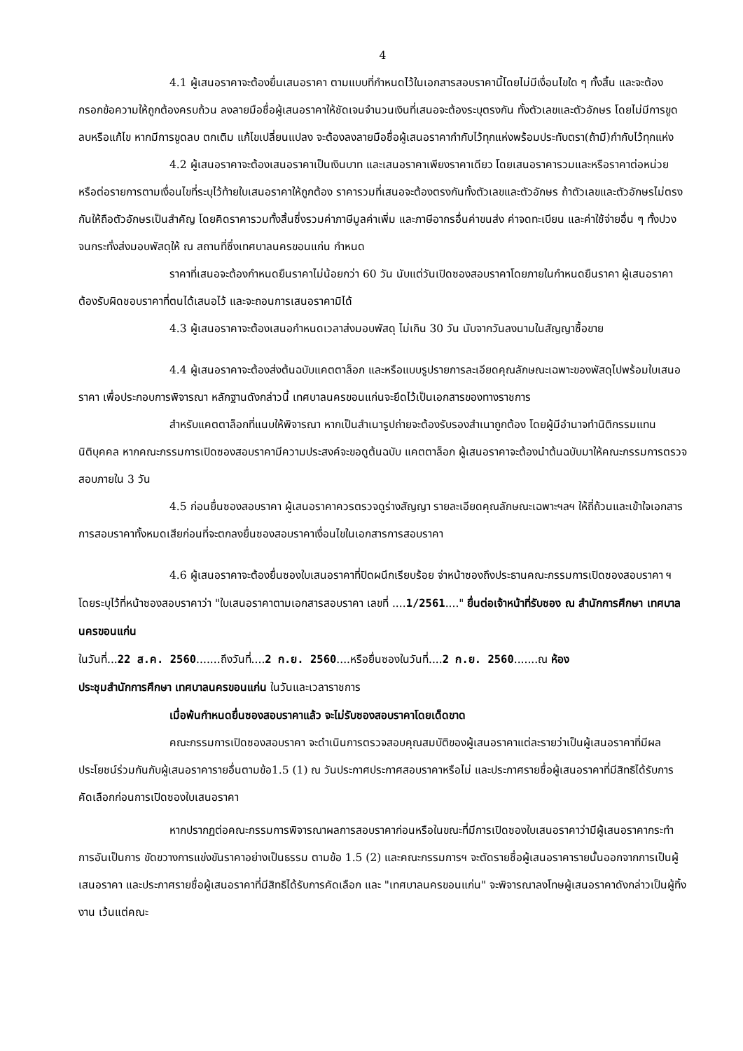4
4.1 ผู้เสนอราคาจะต้องยื่นเสนอราคา ตามแบบที่กำหนดไว้ในเอกสารสอบราคานี้โดยไม่มีเงื่อนไขใด ๆ ทั้งสิ้น และจะต้องกรอกข้อความให้ถูกต้องครบถ้วน ลงลายมือชื่อผู้เสนอราคาให้ชัดเจนจำนวนเงินที่เสนอจะต้องระบุตรงกัน ทั้งตัวเลขและตัวอักษร โดยไม่มีการขูดลบหรือแก้ไข หากมีการขูดลบ ตกเติม แก้ไขเปลี่ยนแปลง จะต้องลงลายมือชื่อผู้เสนอราคากำกับไว้ทุกแห่งพร้อมประทับตรา(ถ้ามี)กำกับไว้ทุกแห่ง
4.2 ผู้เสนอราคาจะต้องเสนอราคาเป็นเงินบาท และเสนอราคาเพียงราคาเดียว โดยเสนอราคารวมและหรือราคาต่อหน่วย หรือต่อรายการตามเงื่อนไขที่ระบุไว้ท้ายใบเสนอราคาให้ถูกต้อง ราคารวมที่เสนอจะต้องตรงกันทั้งตัวเลขและตัวอักษร ถ้าตัวเลขและตัวอักษรไม่ตรงกันให้ถือตัวอักษรเป็นสำคัญ โดยคิดราคารวมทั้งสิ้นซึ่งรวมค่าภาษีมูลค่าเพิ่ม และภาษีอากรอื่นค่าขนส่ง ค่าจดทะเบียน และค่าใช้จ่ายอื่น ๆ ทั้งปวง จนกระทั่งส่งมอบพัสดุให้ ณ สถานที่ซึ่งเทศบาลนครขอนแก่น กำหนด
ราคาที่เสนอจะต้องกำหนดยืนราคาไม่น้อยกว่า 60 วัน นับแต่วันเปิดซองสอบราคาโดยภายในกำหนดยืนราคา ผู้เสนอราคาต้องรับผิดชอบราคาที่ตนได้เสนอไว้ และจะถอนการเสนอราคามิได้
4.3 ผู้เสนอราคาจะต้องเสนอกำหนดเวลาส่งมอบพัสดุ ไม่เกิน 30 วัน นับจากวันลงนามในสัญญาซื้อขาย
4.4 ผู้เสนอราคาจะต้องส่งต้นฉบับแคตตาล็อก และหรือแบบรูปรายการละเอียดคุณลักษณะเฉพาะของพัสดุไปพร้อมใบเสนอราคา เพื่อประกอบการพิจารณา หลักฐานดังกล่าวนี้ เทศบาลนครขอนแก่นจะยึดไว้เป็นเอกสารของทางราชการ
สำหรับแคตตาล็อกที่แนบให้พิจารณา หากเป็นสำเนารูปถ่ายจะต้องรับรองสำเนาถูกต้อง โดยผู้มีอำนาจทำนิติกรรมแทนนิติบุคคล หากคณะกรรมการเปิดซองสอบราคามีความประสงค์จะขอดูต้นฉบับ แคตตาล็อก ผู้เสนอราคาจะต้องนำต้นฉบับมาให้คณะกรรมการตรวจสอบภายใน 3 วัน
4.5 ก่อนยื่นซองสอบราคา ผู้เสนอราคาควรตรวจดูร่างสัญญา รายละเอียดคุณลักษณะเฉพาะฯลฯ ให้ถี่ถ้วนและเข้าใจเอกสารการสอบราคาทั้งหมดเสียก่อนที่จะตกลงยื่นซองสอบราคาเงื่อนไขในเอกสารการสอบราคา
4.6 ผู้เสนอราคาจะต้องยื่นซองใบเสนอราคาที่ปิดผนึกเรียบร้อย จ่าหน้าซองถึงประธานคณะกรรมการเปิดซองสอบราคา ฯ โดยระบุไว้ที่หน้าซองสอบราคาว่า "ใบเสนอราคาตามเอกสารสอบราคา เลขที่ ....1/2561...." ยื่นต่อเจ้าหน้าที่รับซอง ณ สำนักการศึกษา เทศบาลนครขอนแก่น
ในวันที่...22 ส.ค. 2560.......ถึงวันที่....2 ก.ย. 2560....หรือยื่นซองในวันที่....2 ก.ย. 2560.......ณ ห้อง
ประชุมสำนักการศึกษา เทศบาลนครขอนแก่น ในวันและเวลาราชการ
เมื่อพ้นกำหนดยื่นซองสอบราคาแล้ว จะไม่รับซองสอบราคาโดยเด็ดขาด
คณะกรรมการเปิดซองสอบราคา จะดำเนินการตรวจสอบคุณสมบัติของผู้เสนอราคาแต่ละรายว่าเป็นผู้เสนอราคาที่มีผลประโยชน์ร่วมกันกับผู้เสนอราคารายอื่นตามข้อ1.5 (1) ณ วันประกาศประกาศสอบราคาหรือไม่ และประกาศรายชื่อผู้เสนอราคาที่มีสิทธิได้รับการคัดเลือกก่อนการเปิดซองใบเสนอราคา
หากปรากฏต่อคณะกรรมการพิจารณาผลการสอบราคาก่อนหรือในขณะที่มีการเปิดซองใบเสนอราคาว่ามีผู้เสนอราคากระทำการอันเป็นการ ขัดขวางการแข่งขันราคาอย่างเป็นธรรม ตามข้อ 1.5 (2) และคณะกรรมการฯ จะตัดรายชื่อผู้เสนอราคารายนั้นออกจากการเป็นผู้เสนอราคา และประกาศรายชื่อผู้เสนอราคาที่มีสิทธิได้รับการคัดเลือก และ "เทศบาลนครขอนแก่น" จะพิจารณาลงโทษผู้เสนอราคาดังกล่าวเป็นผู้ทิ้งงาน เว้นแต่คณะ